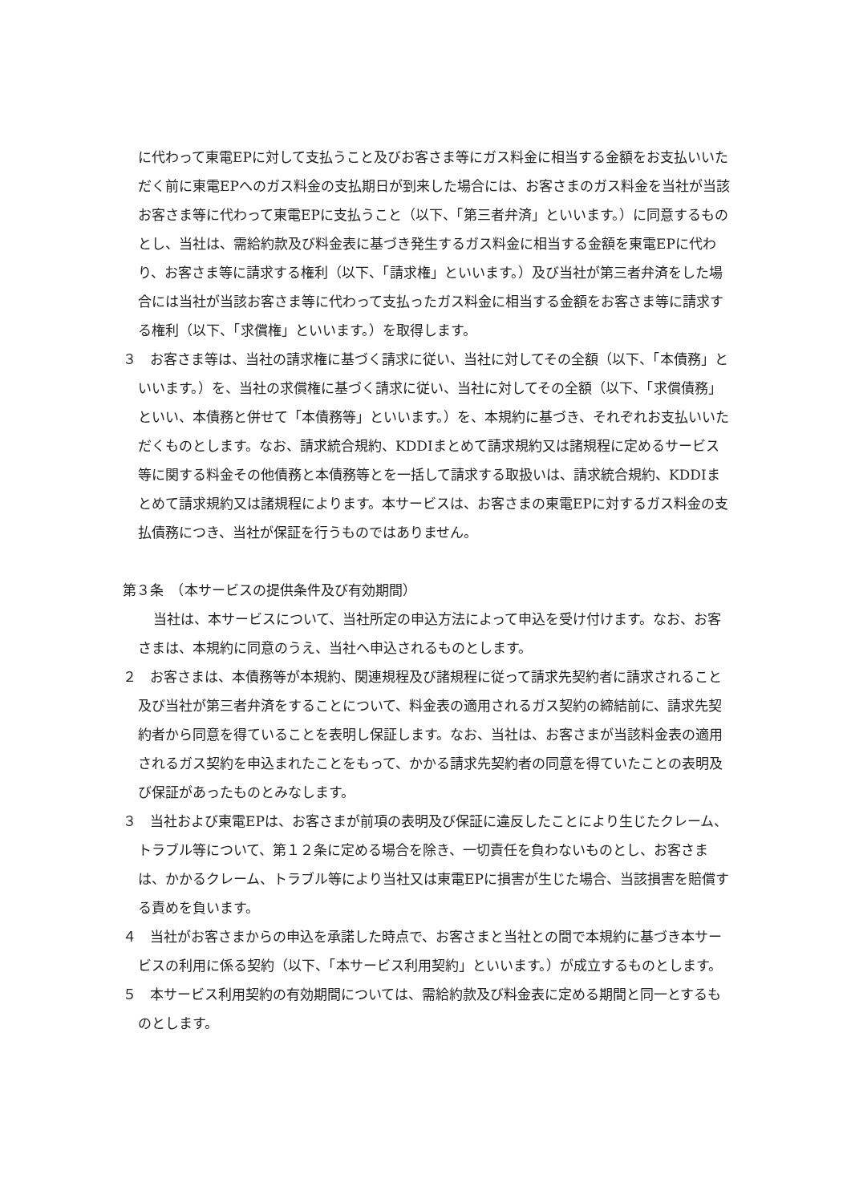に代わって東電EPに対して支払うこと及びお客さま等にガス料金に相当する金額をお支払いいただく前に東電EPへのガス料金の支払期日が到来した場合には、お客さまのガス料金を当社が当該お客さま等に代わって東電EPに支払うこと（以下、「第三者弁済」といいます。）に同意するものとし、当社は、需給約款及び料金表に基づき発生するガス料金に相当する金額を東電EPに代わり、お客さま等に請求する権利（以下、「請求権」といいます。）及び当社が第三者弁済をした場合には当社が当該お客さま等に代わって支払ったガス料金に相当する金額をお客さま等に請求する権利（以下、「求償権」といいます。）を取得します。
３　お客さま等は、当社の請求権に基づく請求に従い、当社に対してその全額（以下、「本債務」といいます。）を、当社の求償権に基づく請求に従い、当社に対してその全額（以下、「求償債務」といい、本債務と併せて「本債務等」といいます。）を、本規約に基づき、それぞれお支払いいただくものとします。なお、請求統合規約、KDDIまとめて請求規約又は諸規程に定めるサービス等に関する料金その他債務と本債務等とを一括して請求する取扱いは、請求統合規約、KDDIまとめて請求規約又は諸規程によります。本サービスは、お客さまの東電EPに対するガス料金の支払債務につき、当社が保証を行うものではありません。
第３条　（本サービスの提供条件及び有効期間）
当社は、本サービスについて、当社所定の申込方法によって申込を受け付けます。なお、お客さまは、本規約に同意のうえ、当社へ申込されるものとします。
２　お客さまは、本債務等が本規約、関連規程及び諸規程に従って請求先契約者に請求されること及び当社が第三者弁済をすることについて、料金表の適用されるガス契約の締結前に、請求先契約者から同意を得ていることを表明し保証します。なお、当社は、お客さまが当該料金表の適用されるガス契約を申込まれたことをもって、かかる請求先契約者の同意を得ていたことの表明及び保証があったものとみなします。
３　当社および東電EPは、お客さまが前項の表明及び保証に違反したことにより生じたクレーム、トラブル等について、第１２条に定める場合を除き、一切責任を負わないものとし、お客さまは、かかるクレーム、トラブル等により当社又は東電EPに損害が生じた場合、当該損害を賠償する責めを負います。
４　当社がお客さまからの申込を承諾した時点で、お客さまと当社との間で本規約に基づき本サービスの利用に係る契約（以下、「本サービス利用契約」といいます。）が成立するものとします。
５　本サービス利用契約の有効期間については、需給約款及び料金表に定める期間と同一とするものとします。